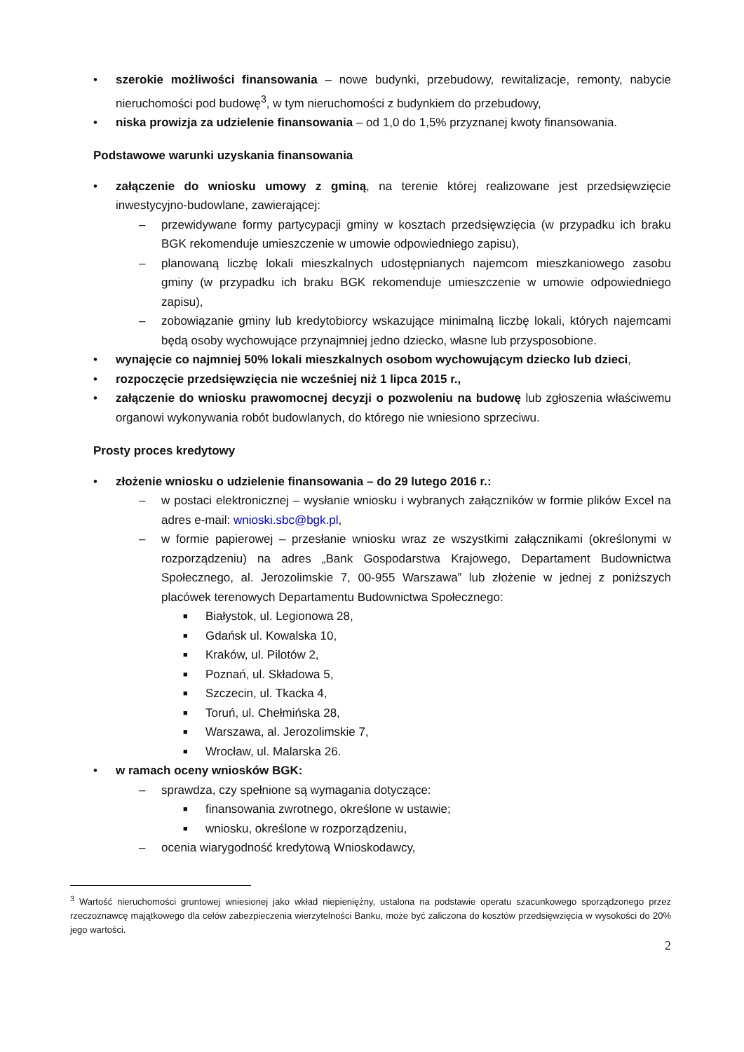• szerokie możliwości finansowania – nowe budynki, przebudowy, rewitalizacje, remonty, nabycie nieruchomości pod budowę<sup>3</sup>, w tym nieruchomości z budynkiem do przebudowy,
• niska prowizja za udzielenie finansowania – od 1,0 do 1,5% przyznanej kwoty finansowania.
Podstawowe warunki uzyskania finansowania
• załączenie do wniosku umowy z gminą, na terenie której realizowane jest przedsięwzięcie inwestycyjno-budowlane, zawierającej:
– przewidywane formy partycypacji gminy w kosztach przedsięwzięcia (w przypadku ich braku BGK rekomenduje umieszczenie w umowie odpowiedniego zapisu),
– planowaną liczbę lokali mieszkalnych udostępnianych najemcom mieszkaniowego zasobu gminy (w przypadku ich braku BGK rekomenduje umieszczenie w umowie odpowiedniego zapisu),
– zobowiązanie gminy lub kredytobiorcy wskazujące minimalną liczbę lokali, których najemcami będą osoby wychowujące przynajmniej jedno dziecko, własne lub przysposobione.
• wynajęcie co najmniej 50% lokali mieszkalnych osobom wychowującym dziecko lub dzieci,
• rozpoczęcie przedsięwzięcia nie wcześniej niż 1 lipca 2015 r.,
• załączenie do wniosku prawomocnej decyzji o pozwoleniu na budowę lub zgłoszenia właściwemu organowi wykonywania robót budowlanych, do którego nie wniesiono sprzeciwu.
Prosty proces kredytowy
• złożenie wniosku o udzielenie finansowania – do 29 lutego 2016 r.:
– w postaci elektronicznej – wysłanie wniosku i wybranych załączników w formie plików Excel na adres e-mail: wnioski.sbc@bgk.pl,
– w formie papierowej – przesłanie wniosku wraz ze wszystkimi załącznikami (określonymi w rozporządzeniu) na adres „Bank Gospodarstwa Krajowego, Departament Budownictwa Społecznego, al. Jerozolimskie 7, 00-955 Warszawa” lub złożenie w jednej z poniższych placówek terenowych Departamentu Budownictwa Społecznego:
■ Białystok, ul. Legionowa 28,
■ Gdańsk ul. Kowalska 10,
■ Kraków, ul. Pilotów 2,
■ Poznań, ul. Składowa 5,
■ Szczecin, ul. Tkacka 4,
■ Toruń, ul. Chełmińska 28,
■ Warszawa, al. Jerozolimskie 7,
■ Wrocław, ul. Malarska 26.
• w ramach oceny wniosków BGK:
– sprawdza, czy spełnione są wymagania dotyczące:
■ finansowania zwrotnego, określone w ustawie;
■ wniosku, określone w rozporządzeniu,
– ocenia wiarygodność kredytową Wnioskodawcy,
<sup>3</sup> Wartość nieruchomości gruntowej wniesionej jako wkład niepieniężny, ustalona na podstawie operatu szacunkowego sporządzonego przez rzeczoznawcę majątkowego dla celów zabezpieczenia wierzytelności Banku, może być zaliczona do kosztów przedsięwzięcia w wysokości do 20% jego wartości.
2